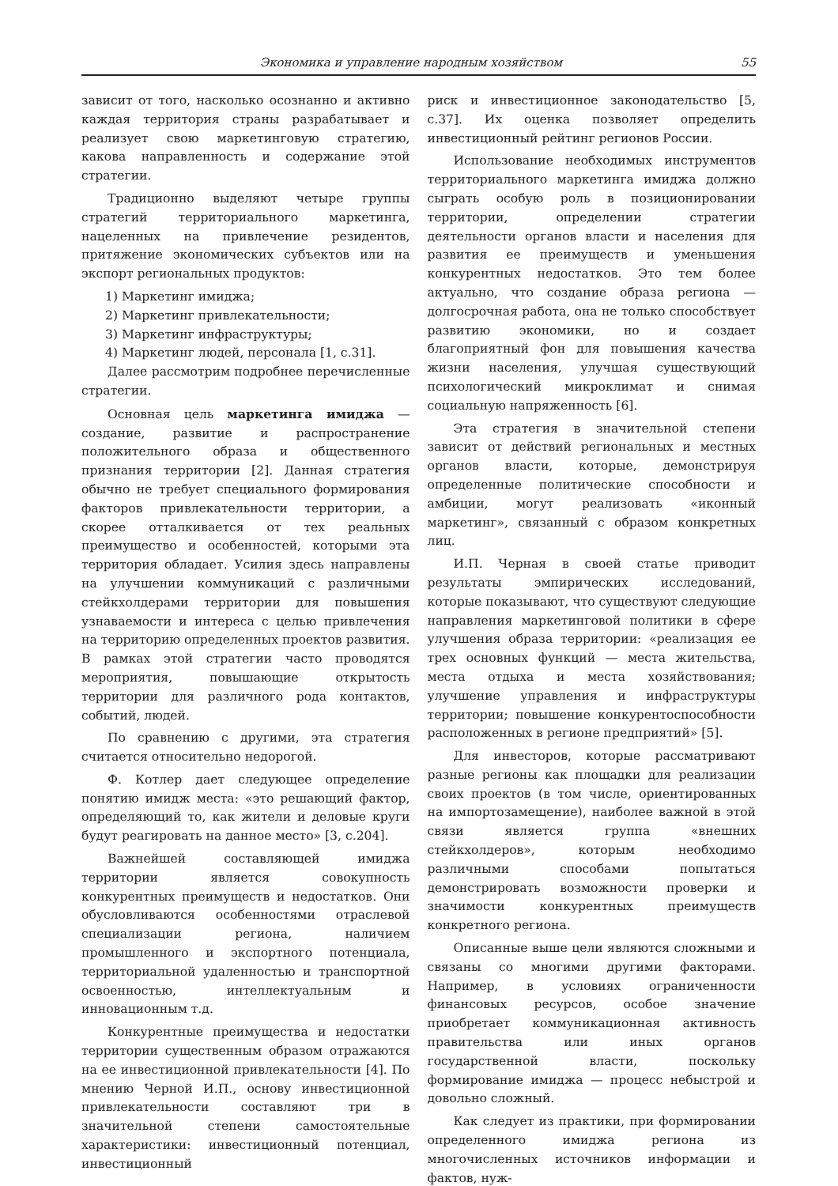Экономика и управление народным хозяйством 55
зависит от того, насколько осознанно и активно каждая территория страны разрабатывает и реализует свою маркетинговую стратегию, какова направленность и содержание этой стратегии.
Традиционно выделяют четыре группы стратегий территориального маркетинга, нацеленных на привлечение резидентов, притяжение экономических субъектов или на экспорт региональных продуктов:
1) Маркетинг имиджа;
2) Маркетинг привлекательности;
3) Маркетинг инфраструктуры;
4) Маркетинг людей, персонала [1, с.31].
Далее рассмотрим подробнее перечисленные стратегии.
Основная цель маркетинга имиджа — создание, развитие и распространение положительного образа и общественного признания территории [2]. Данная стратегия обычно не требует специального формирования факторов привлекательности территории, а скорее отталкивается от тех реальных преимущество и особенностей, которыми эта территория обладает. Усилия здесь направлены на улучшении коммуникаций с различными стейкхолдерами территории для повышения узнаваемости и интереса с целью привлечения на территорию определенных проектов развития. В рамках этой стратегии часто проводятся мероприятия, повышающие открытость территории для различного рода контактов, событий, людей.
По сравнению с другими, эта стратегия считается относительно недорогой.
Ф. Котлер дает следующее определение понятию имидж места: «это решающий фактор, определяющий то, как жители и деловые круги будут реагировать на данное место» [3, с.204].
Важнейшей составляющей имиджа территории является совокупность конкурентных преимуществ и недостатков. Они обусловливаются особенностями отраслевой специализации региона, наличием промышленного и экспортного потенциала, территориальной удаленностью и транспортной освоенностью, интеллектуальным и инновационным т.д.
Конкурентные преимущества и недостатки территории существенным образом отражаются на ее инвестиционной привлекательности [4]. По мнению Черной И.П., основу инвестиционной привлекательности составляют три в значительной степени самостоятельные характеристики: инвестиционный потенциал, инвестиционный
риск и инвестиционное законодательство [5, с.37]. Их оценка позволяет определить инвестиционный рейтинг регионов России.
Использование необходимых инструментов территориального маркетинга имиджа должно сыграть особую роль в позиционировании территории, определении стратегии деятельности органов власти и населения для развития ее преимуществ и уменьшения конкурентных недостатков. Это тем более актуально, что создание образа региона — долгосрочная работа, она не только способствует развитию экономики, но и создает благоприятный фон для повышения качества жизни населения, улучшая существующий психологический микроклимат и снимая социальную напряженность [6].
Эта стратегия в значительной степени зависит от действий региональных и местных органов власти, которые, демонстрируя определенные политические способности и амбиции, могут реализовать «иконный маркетинг», связанный с образом конкретных лиц.
И.П. Черная в своей статье приводит результаты эмпирических исследований, которые показывают, что существуют следующие направления маркетинговой политики в сфере улучшения образа территории: «реализация ее трех основных функций — места жительства, места отдыха и места хозяйствования; улучшение управления и инфраструктуры территории; повышение конкурентоспособности расположенных в регионе предприятий» [5].
Для инвесторов, которые рассматривают разные регионы как площадки для реализации своих проектов (в том числе, ориентированных на импортозамещение), наиболее важной в этой связи является группа «внешних стейкхолдеров», которым необходимо различными способами попытаться демонстрировать возможности проверки и значимости конкурентных преимуществ конкретного региона.
Описанные выше цели являются сложными и связаны со многими другими факторами. Например, в условиях ограниченности финансовых ресурсов, особое значение приобретает коммуникационная активность правительства или иных органов государственной власти, поскольку формирование имиджа — процесс небыстрой и довольно сложный.
Как следует из практики, при формировании определенного имиджа региона из многочисленных источников информации и фактов, нуж-